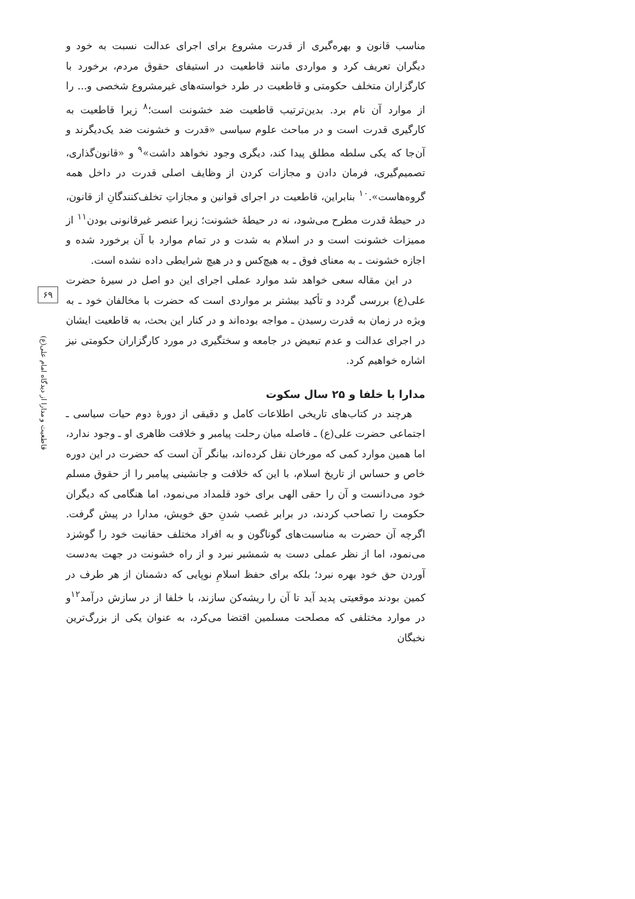مناسب قانون و بهره‌گیری از قدرت مشروع برای اجرای عدالت نسبت به خود و دیگران تعریف کرد و مواردی مانند قاطعیت در استیفای حقوق مردم، برخورد با کارگزاران متخلف حکومتی و قاطعیت در طرد خواسته‌های غیرمشروع شخصی و... را از موارد آن نام برد. بدین‌ترتیب قاطعیت ضد خشونت است؛<sup>۸</sup> زیرا قاطعیت به کارگیری قدرت است و در مباحث علوم سیاسی «قدرت و خشونت ضد یک‌دیگرند و آن‌جا که یکی سلطه مطلق پیدا کند، دیگری وجود نخواهد داشت»<sup>۹</sup> و «قانون‌گذاری، تصمیم‌گیری، فرمان دادن و مجازات کردن از وظایف اصلی قدرت در داخل همه گروه‌هاست».<sup>۱۰</sup> بنابراین، قاطعیت در اجرای قوانین و مجازاتِ تخلف‌کنندگانِ از قانون، در حیطهٔ قدرت مطرح می‌شود، نه در حیطهٔ خشونت؛ زیرا عنصر غیرقانونی بودن<sup>۱۱</sup> از ممیزات خشونت است و در اسلام به شدت و در تمام موارد با آن برخورد شده و اجازه خشونت ـ به معنای فوق ـ به هیچ‌کس و در هیچ شرایطی داده نشده است.
در این مقاله سعی خواهد شد موارد عملی اجرای این دو اصل در سیرهٔ حضرت علی(ع) بررسی گردد و تأکید بیشتر بر مواردی است که حضرت با مخالفان خود ـ به ویژه در زمان به قدرت رسیدن ـ مواجه بوده‌اند و در کنار این بحث، به قاطعیت ایشان در اجرای عدالت و عدم تبعیض در جامعه و سختگیری در مورد کارگزاران حکومتی نیز اشاره خواهیم کرد.
مدارا با خلفا و ۲۵ سال سکوت
هرچند در کتاب‌های تاریخی اطلاعات کامل و دقیقی از دورهٔ دوم حیات سیاسی ـ اجتماعی حضرت علی(ع) ـ فاصله میان رحلت پیامبر و خلافت ظاهری او ـ وجود ندارد، اما همین موارد کمی که مورخان نقل کرده‌اند، بیانگر آن است که حضرت در این دوره خاص و حساس از تاریخ اسلام، با این که خلافت و جانشینی پیامبر را از حقوق مسلم خود می‌دانست و آن را حقی الهی برای خود قلمداد می‌نمود، اما هنگامی که دیگران حکومت را تصاحب کردند، در برابر غصب شدنِ حق خویش، مدارا در پیش گرفت. اگرچه آن حضرت به مناسبت‌های گوناگون و به افراد مختلف حقانیت خود را گوشزد می‌نمود، اما از نظر عملی دست به شمشیر نبرد و از راه خشونت در جهت به‌دست آوردن حق خود بهره نبرد؛ بلکه برای حفظ اسلامِ نوپایی که دشمنان از هر طرف در کمین بودند موقعیتی پدید آید تا آن را ریشه‌کن سازند، با خلفا از در سازش درآمد<sup>۱۲</sup>و در موارد مختلفی که مصلحت مسلمین اقتضا می‌کرد، به عنوان یکی از بزرگ‌ترین نخبگان
۶۹
قاطعیت و مدارا از دیدگاه امام علی(ع)